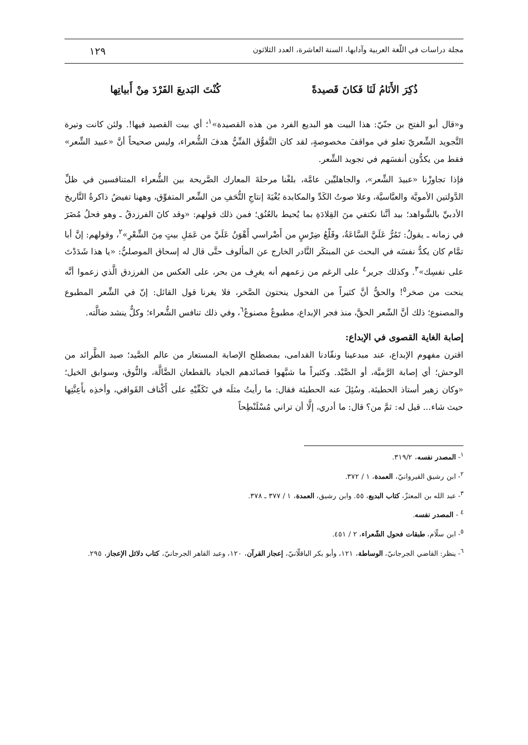مجلة دراسات في اللّغة العربية وآدابها، السنة العاشرة، العدد الثلاثون ١٢٩
ذُكِرَ الأَنَامُ لَنَا فَكانَ قَصيدةً كُنْتَ البَديعَ الفَرْدَ مِنْ أَبياتِها
و«قال أبو الفتح بن جنّيّ: هذا البيت هو البديع الفرد من هذه القصيدة»<sup>١</sup>؛ أي بيت القصيد فيها!. ولئن كانت وتيرة التَّجويد الشِّعريّ تعلو في مواقفَ مخصوصةٍ، لقد كان التَّفوُّق الفنِّيُّ هدفَ الشُّعراء، وليس صحيحاً أنَّ «عبيد الشِّعر» فقط من يكدُّون أنفسَهم في تجويد الشِّعر.
فإذا تجاوزْنا «عبيدَ الشِّعر»، والجاهليِّين عامَّة، بلغْنا مرحلةَ المعارك الصَّريحة بين الشُّعراء المتنافسين في ظلِّ الدَّولتين الأمويَّة والعبَّاسيَّة، وعلا صوتُ الكَدِّ والمكابدة بُغْيَةَ إنتاجِ التُّحَفِ من الشِّعر المتفوِّق، وههنا تفيضُ ذاكرةُ التَّاريخ الأدبيِّ بالشَّواهد؛ بيد أنَّنا نكتفي منَ القِلادَةِ بما يُحيط بالعُنُق؛ فمن ذلك قولهم: «وقد كانَ الفرزدقُ ـ وهو فحلُ مُضَرَ في زمانه ـ يقولُ: تَمُرُّ عَلَيَّ السَّاعَةُ، وقَلْعُ ضِرْسٍ من أَضْراسي أَهْوَنُ عَلَيَّ من عَمَلِ بيتٍ مِنَ الشِّعْرِ»<sup>٢</sup>، وقولهم: إنَّ أبا تمَّام كان يكدُّ نفسَه في البحث عن المبتكَر النَّادر الخارج عن المألوف حتَّى قال له إسحاق الموصليُّ: «يا هذا شَدَدْتَ على نفسِك»<sup>٣</sup>. وكذلك جرير<sup>٤</sup> على الرغم من زعمهم أنه يغرِف من بحر، على العكس من الفرزدق الَّذي زعموا أنَّه ينحت من صخر<sup>٥</sup>! والحقُّ أنَّ كثيراً من الفحول ينحتون الصَّخر، فلا يغرنا قول القائل: إنّ في الشِّعر المطبوع والمصنوع؛ ذلك أنَّ الشّعر الحقَّ، منذ فجر الإبداع، مطبوعٌ مصنوعٌ<sup>٦</sup>، وفي ذلك تنافس الشُّعراء؛ وكلٌّ ينشد ضالَّته.
إصابة الغاية القصوى في الإبداع:
اقترن مفهوم الإبداع، عند مبدعينا ونقّادنا القدامى، بمصطلح الإصابة المستعار من عالم الصَّيد؛ صيد الطَّرائد من الوحش؛ أي إصابة الرَّميَّة، أو الصَّيْد. وكثيراً ما شبَّهوا قصائدهم الجياد بالقطعان الضَّالَّة، والنُّوق، وسوابق الخيل؛ «وكان زهير أستاذ الحطيئة. وسُئِلَ عنه الحطيئة فقال: ما رأيتُ مثلَه في تَكَفِّيْهِ على أَكْناف القَوافي، وأخذِه بأَعِنَّتِها حيث شاء... قيل له: ثمَّ من؟ قال: ما أدري، إلَّا أن تراني مُسْلَنْطِحاً
<sup>١</sup>- المصدر نفسه، ٣١٩/٢.
<sup>٢</sup>- ابن رشيق القيروانيّ، العمدة، ١ / ٣٧٢.
<sup>٣</sup>- عبد الله بن المعتزّ، كتاب البديع، ٥٥. وابن رشيق، العمدة، ١ / ٣٧٧ ـ ٣٧٨.
<sup>٤</sup> - المصدر نفسه.
<sup>٥</sup>- ابن سلّام، طبقات فحول الشّعراء، ٢ / ٤٥١.
<sup>٦</sup>- ينظر: القاضي الجرجانيّ، الوساطة، ١٢١، وأبو بكر الباقلّانيّ، إعجاز القرآن، ١٢٠، وعبد القاهر الجرجانيّ، كتاب دلائل الإعجاز، ٢٩٥.